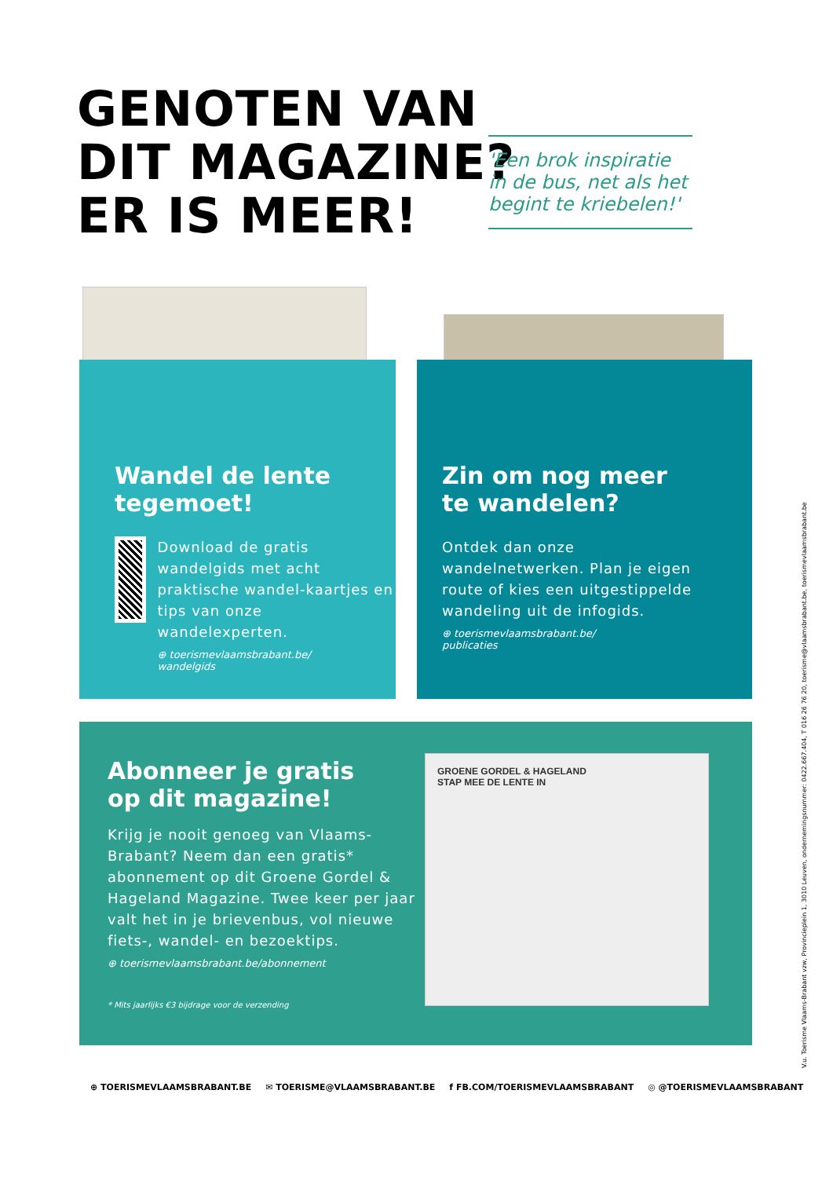GENOTEN VAN
DIT MAGAZINE?
ER IS MEER!
'Een brok inspiratie in de bus, net als het begint te kriebelen!'
Wandel de lente
tegemoet!
Download de gratis wandelgids met acht praktische wandel-kaartjes en tips van onze wandelexperten.
⊕ toerismevlaamsbrabant.be/
wandelgids
Zin om nog meer
te wandelen?
Ontdek dan onze wandelnetwerken. Plan je eigen route of kies een uitgestippelde wandeling uit de infogids.
⊕ toerismevlaamsbrabant.be/
publicaties
Abonneer je gratis
op dit magazine!
Krijg je nooit genoeg van Vlaams-Brabant? Neem dan een gratis* abonnement op dit Groene Gordel & Hageland Magazine. Twee keer per jaar valt het in je brievenbus, vol nieuwe fiets-, wandel- en bezoektips.
⊕ toerismevlaamsbrabant.be/abonnement
* Mits jaarlijks €3 bijdrage voor de verzending
GROENE GORDEL & HAGELAND
STAP MEE DE LENTE IN
⊕ TOERISMEVLAAMSBRABANT.BE ✉ TOERISME@VLAAMSBRABANT.BE f FB.COM/TOERISMEVLAAMSBRABANT ◎ @TOERISMEVLAAMSBRABANT
V.u. Toerisme Vlaams-Brabant vzw, Provincieplein 1, 3010 Leuven, ondernemingsnummer: 0422.667.404, T 016 26 76 20, toerisme@vlaamsbrabant.be, toerismevlaamsbrabant.be